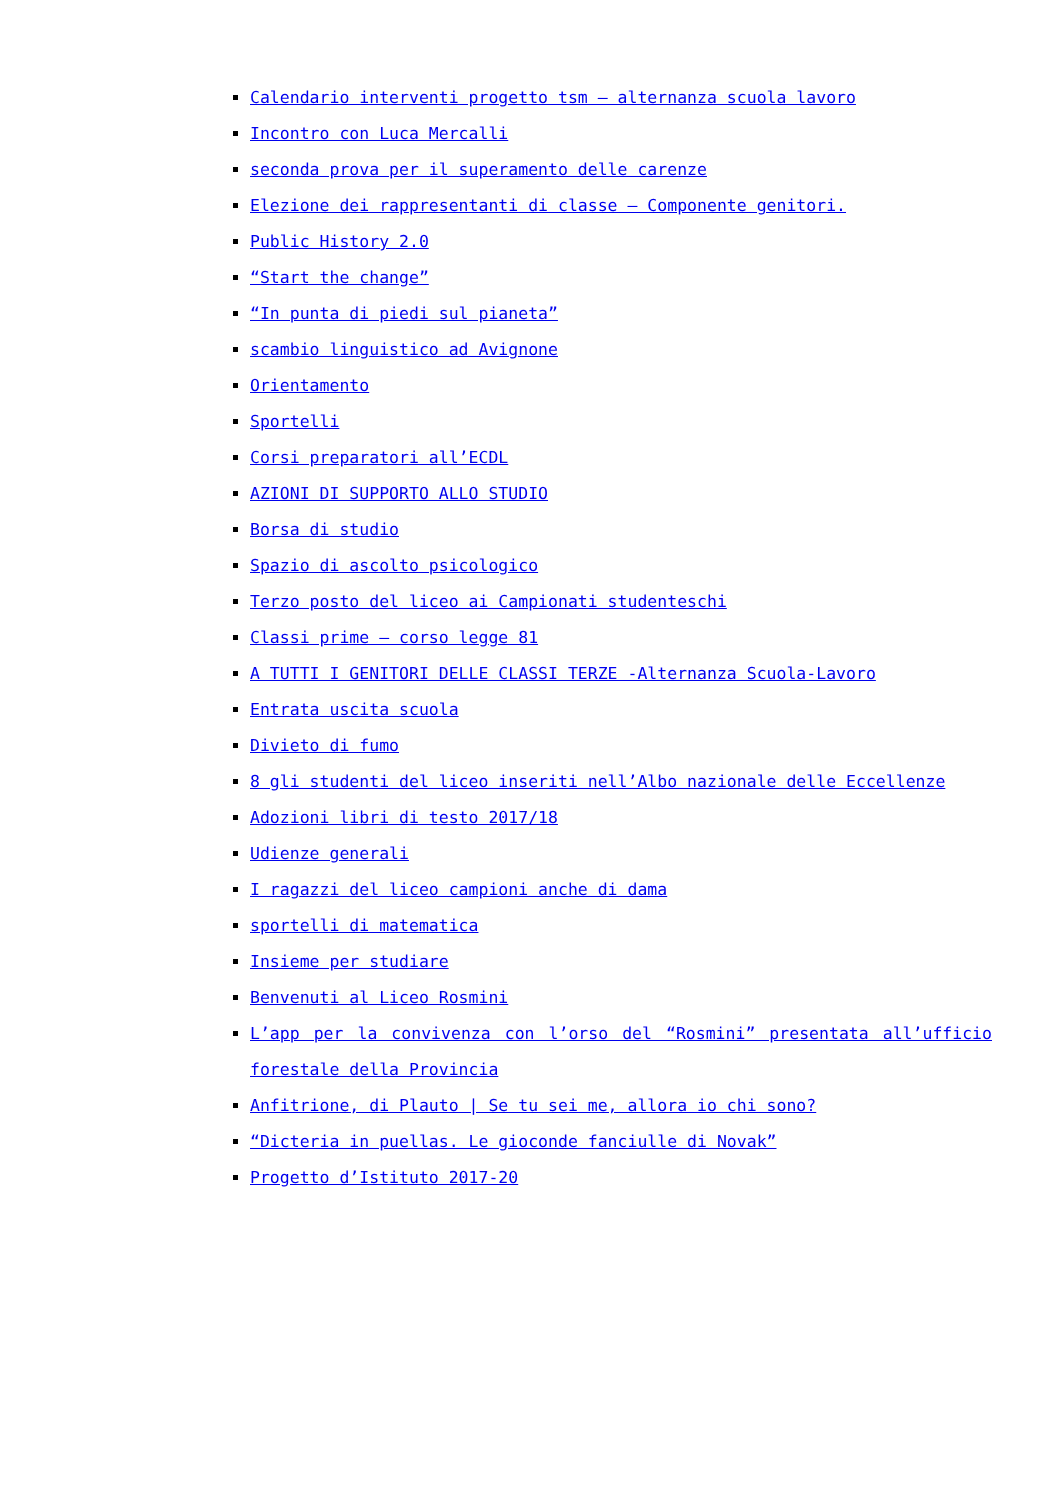Calendario interventi progetto tsm – alternanza scuola lavoro
Incontro con Luca Mercalli
seconda prova per il superamento delle carenze
Elezione dei rappresentanti di classe – Componente genitori.
Public History 2.0
“Start the change”
“In punta di piedi sul pianeta”
scambio linguistico ad Avignone
Orientamento
Sportelli
Corsi preparatori all’ECDL
AZIONI DI SUPPORTO ALLO STUDIO
Borsa di studio
Spazio di ascolto psicologico
Terzo posto del liceo ai Campionati studenteschi
Classi prime – corso legge 81
A TUTTI I GENITORI DELLE CLASSI TERZE -Alternanza Scuola-Lavoro
Entrata uscita scuola
Divieto di fumo
8 gli studenti del liceo inseriti nell’Albo nazionale delle Eccellenze
Adozioni libri di testo 2017/18
Udienze generali
I ragazzi del liceo campioni anche di dama
sportelli di matematica
Insieme per studiare
Benvenuti al Liceo Rosmini
L’app per la convivenza con l’orso del “Rosmini” presentata all’ufficio forestale della Provincia
Anfitrione, di Plauto | Se tu sei me, allora io chi sono?
“Dicteria in puellas. Le gioconde fanciulle di Novak”
Progetto d’Istituto 2017-20